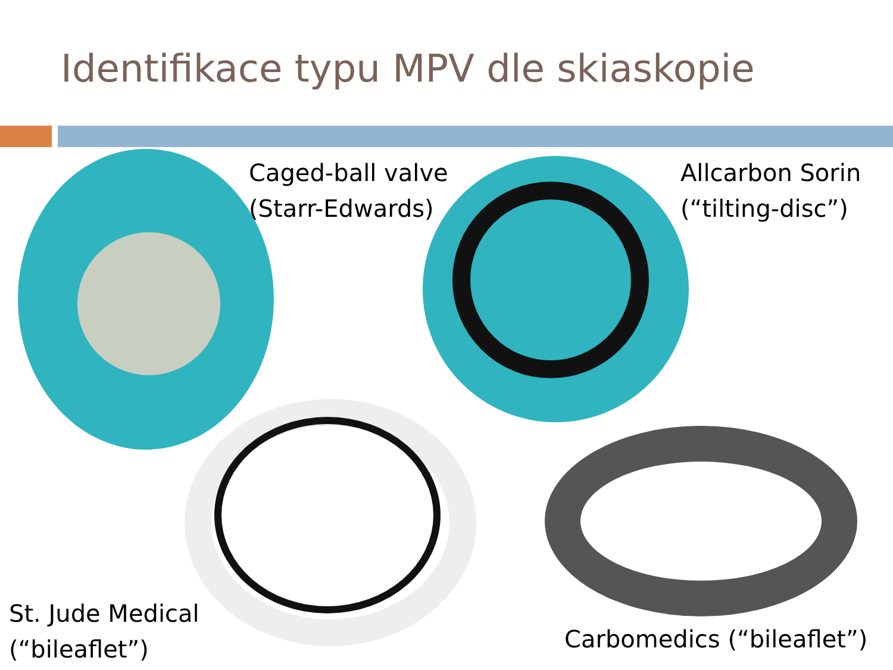Identifikace typu MPV dle skiaskopie
Caged-ball valve
(Starr-Edwards)
Allcarbon Sorin
(“tilting-disc”)
St. Jude Medical
(“bileaflet”)
Carbomedics (“bileaflet”)